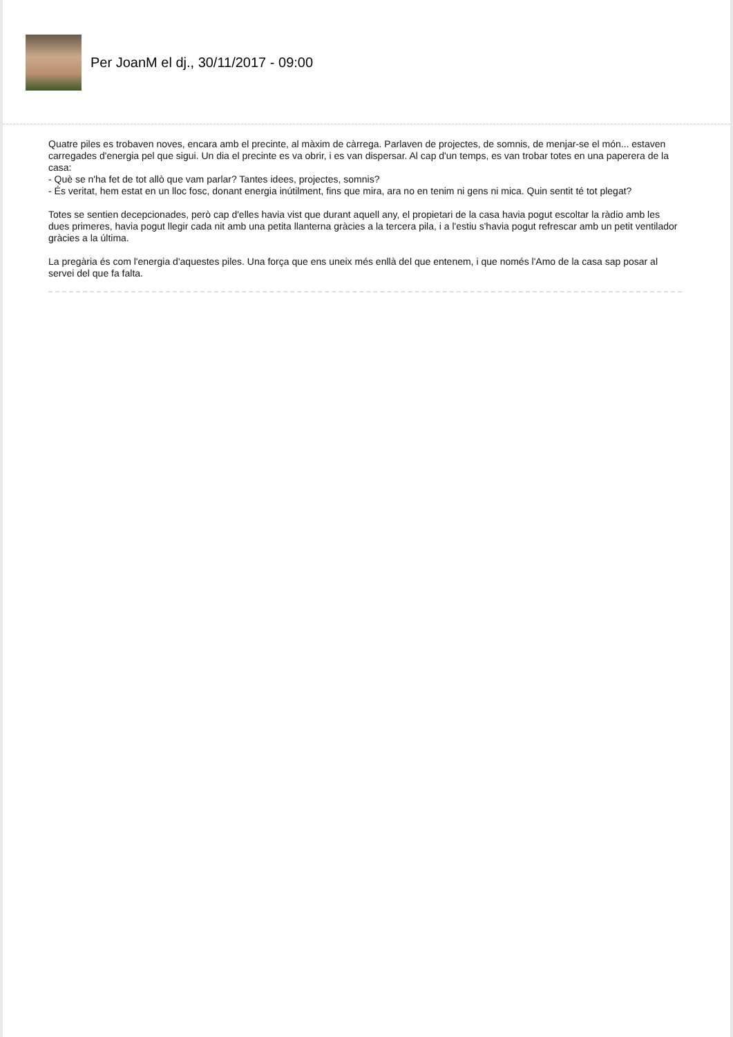Per JoanM el dj., 30/11/2017 - 09:00
Quatre piles es trobaven noves, encara amb el precinte, al màxim de càrrega. Parlaven de projectes, de somnis, de menjar-se el món... estaven carregades d'energia pel que sigui. Un dia el precinte es va obrir, i es van dispersar. Al cap d'un temps, es van trobar totes en una paperera de la casa:
- Què se n'ha fet de tot allò que vam parlar? Tantes idees, projectes, somnis?
- És veritat, hem estat en un lloc fosc, donant energia inútilment, fins que mira, ara no en tenim ni gens ni mica. Quin sentit té tot plegat?
Totes se sentien decepcionades, però cap d'elles havia vist que durant aquell any, el propietari de la casa havia pogut escoltar la ràdio amb les dues primeres, havia pogut llegir cada nit amb una petita llanterna gràcies a la tercera pila, i a l'estiu s'havia pogut refrescar amb un petit ventilador gràcies a la última.
La pregària és com l'energia d'aquestes piles. Una força que ens uneix més enllà del que entenem, i que només l'Amo de la casa sap posar al servei del que fa falta.